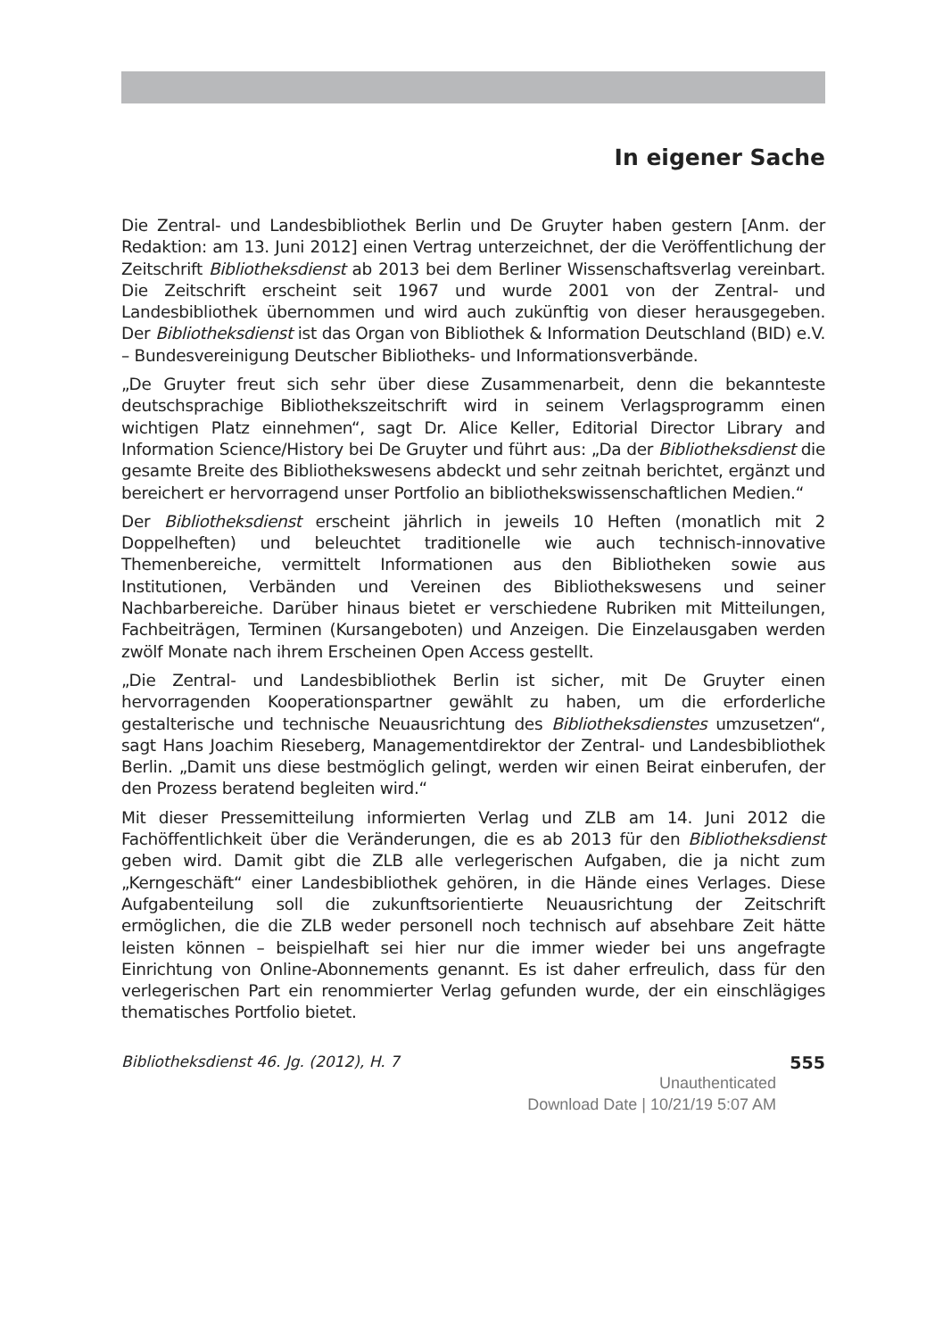In eigener Sache
Die Zentral- und Landesbibliothek Berlin und De Gruyter haben gestern [Anm. der Redaktion: am 13. Juni 2012] einen Vertrag unterzeichnet, der die Veröffentlichung der Zeitschrift Bibliotheksdienst ab 2013 bei dem Berliner Wissenschaftsverlag vereinbart. Die Zeitschrift erscheint seit 1967 und wurde 2001 von der Zentral- und Landesbibliothek übernommen und wird auch zukünftig von dieser herausgegeben. Der Bibliotheksdienst ist das Organ von Bibliothek & Information Deutschland (BID) e.V. – Bundesvereinigung Deutscher Bibliotheks- und Informationsverbände.
„De Gruyter freut sich sehr über diese Zusammenarbeit, denn die bekannteste deutschsprachige Bibliothekszeitschrift wird in seinem Verlagsprogramm einen wichtigen Platz einnehmen“, sagt Dr. Alice Keller, Editorial Director Library and Information Science/History bei De Gruyter und führt aus: „Da der Bibliotheksdienst die gesamte Breite des Bibliothekswesens abdeckt und sehr zeitnah berichtet, ergänzt und bereichert er hervorragend unser Portfolio an bibliothekswissenschaftlichen Medien.“
Der Bibliotheksdienst erscheint jährlich in jeweils 10 Heften (monatlich mit 2 Doppelheften) und beleuchtet traditionelle wie auch technisch-innovative Themenbereiche, vermittelt Informationen aus den Bibliotheken sowie aus Institutionen, Verbänden und Vereinen des Bibliothekswesens und seiner Nachbarbereiche. Darüber hinaus bietet er verschiedene Rubriken mit Mitteilungen, Fachbeiträgen, Terminen (Kursangeboten) und Anzeigen. Die Einzelausgaben werden zwölf Monate nach ihrem Erscheinen Open Access gestellt.
„Die Zentral- und Landesbibliothek Berlin ist sicher, mit De Gruyter einen hervorragenden Kooperationspartner gewählt zu haben, um die erforderliche gestalterische und technische Neuausrichtung des Bibliotheksdienstes umzusetzen“, sagt Hans Joachim Rieseberg, Managementdirektor der Zentral- und Landesbibliothek Berlin. „Damit uns diese bestmöglich gelingt, werden wir einen Beirat einberufen, der den Prozess beratend begleiten wird.“
Mit dieser Pressemitteilung informierten Verlag und ZLB am 14. Juni 2012 die Fachöffentlichkeit über die Veränderungen, die es ab 2013 für den Bibliotheksdienst geben wird. Damit gibt die ZLB alle verlegerischen Aufgaben, die ja nicht zum „Kerngeschäft“ einer Landesbibliothek gehören, in die Hände eines Verlages. Diese Aufgabenteilung soll die zukunftsorientierte Neuausrichtung der Zeitschrift ermöglichen, die die ZLB weder personell noch technisch auf absehbare Zeit hätte leisten können – beispielhaft sei hier nur die immer wieder bei uns angefragte Einrichtung von Online-Abonnements genannt. Es ist daher erfreulich, dass für den verlegerischen Part ein renommierter Verlag gefunden wurde, der ein einschlägiges thematisches Portfolio bietet.
Bibliotheksdienst 46. Jg. (2012), H. 7 555
Unauthenticated
Download Date | 10/21/19 5:07 AM